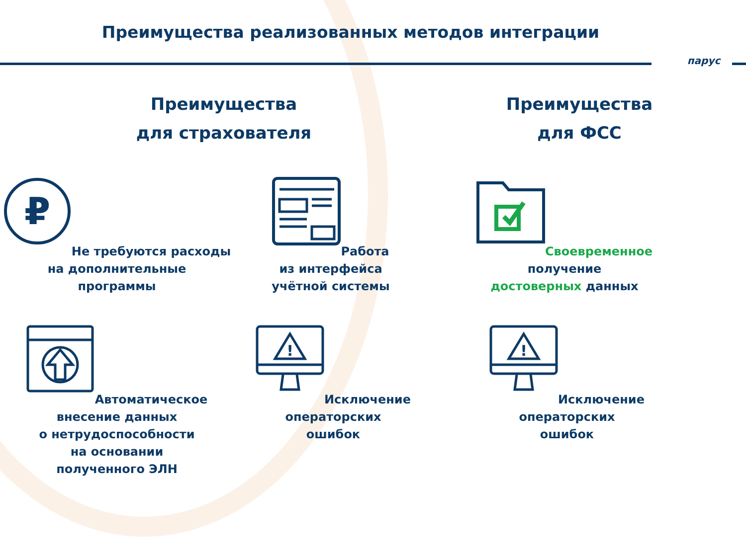Преимущества реализованных методов интеграции
парус
Преимущества
для страхователя
Преимущества
для ФСС
₽
Не требуются расходы
на дополнительные
программы
Работа
из интерфейса
учётной системы
Своевременное
получение
достоверных данных
Автоматическое
внесение данных
о нетрудоспособности
на основании
полученного ЭЛН
!
Исключение
операторских
ошибок
!
Исключение
операторских
ошибок